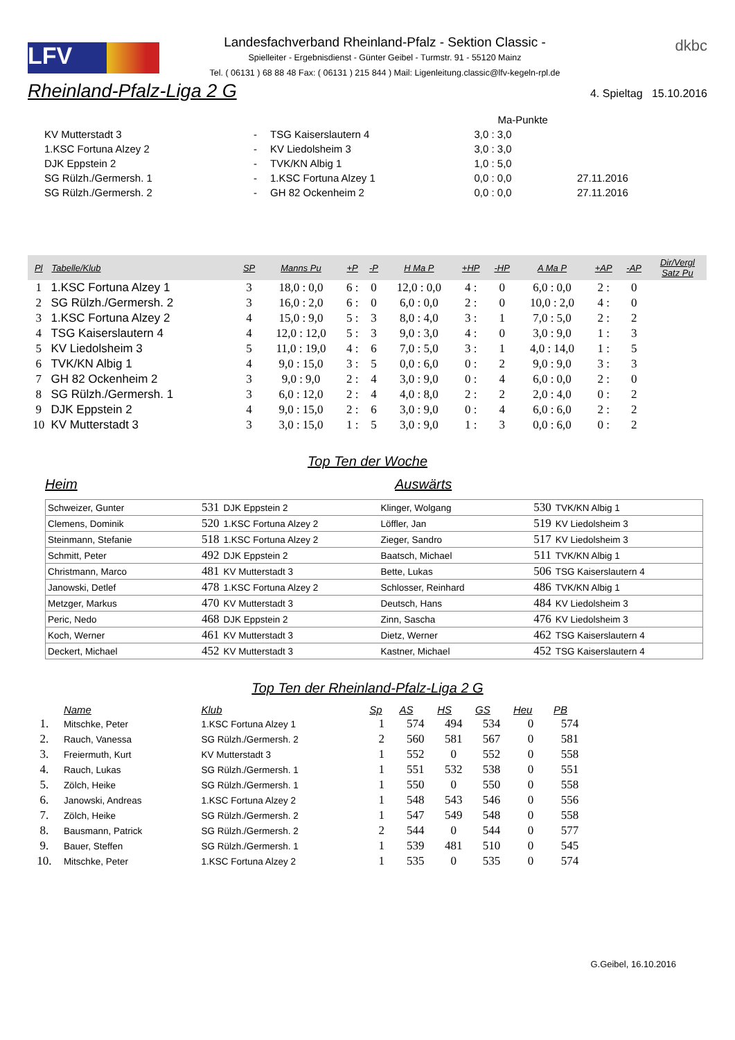LFV
Landesfachverband Rheinland-Pfalz - Sektion Classic -
Spielleiter - Ergebnisdienst - Günter Geibel - Turmstr. 91 - 55120 Mainz
Tel. ( 06131 ) 68 88 48 Fax: ( 06131 ) 215 844 ) Mail: Ligenleitung.classic@lfv-kegeln-rpl.de
dkbc
Rheinland-Pfalz-Liga 2 G
4. Spieltag 15.10.2016
| | | | Ma-Punkte | |
| KV Mutterstadt 3 | - | TSG Kaiserslautern 4 | 3,0 : 3,0 | |
| 1.KSC Fortuna Alzey 2 | - | KV Liedolsheim 3 | 3,0 : 3,0 | |
| DJK Eppstein 2 | - | TVK/KN Albig 1 | 1,0 : 5,0 | |
| SG Rülzh./Germersh. 1 | - | 1.KSC Fortuna Alzey 1 | 0,0 : 0,0 | 27.11.2016 |
| SG Rülzh./Germersh. 2 | - | GH 82 Ockenheim 2 | 0,0 : 0,0 | 27.11.2016 |
| Pl | Tabelle/Klub | SP | Manns Pu | +P | -P | H Ma P | +HP | -HP | A Ma P | +AP | -AP | Dir/Vergl Satz Pu |
| --- | --- | --- | --- | --- | --- | --- | --- | --- | --- | --- | --- | --- |
| 1 | 1.KSC Fortuna Alzey 1 | 3 | 18,0 : 0,0 | 6 : | 0 | 12,0 : 0,0 | 4 : | 0 | 6,0 : 0,0 | 2 : | 0 | |
| 2 | SG Rülzh./Germersh. 2 | 3 | 16,0 : 2,0 | 6 : | 0 | 6,0 : 0,0 | 2 : | 0 | 10,0 : 2,0 | 4 : | 0 | |
| 3 | 1.KSC Fortuna Alzey 2 | 4 | 15,0 : 9,0 | 5 : | 3 | 8,0 : 4,0 | 3 : | 1 | 7,0 : 5,0 | 2 : | 2 | |
| 4 | TSG Kaiserslautern 4 | 4 | 12,0 : 12,0 | 5 : | 3 | 9,0 : 3,0 | 4 : | 0 | 3,0 : 9,0 | 1 : | 3 | |
| 5 | KV Liedolsheim 3 | 5 | 11,0 : 19,0 | 4 : | 6 | 7,0 : 5,0 | 3 : | 1 | 4,0 : 14,0 | 1 : | 5 | |
| 6 | TVK/KN Albig 1 | 4 | 9,0 : 15,0 | 3 : | 5 | 0,0 : 6,0 | 0 : | 2 | 9,0 : 9,0 | 3 : | 3 | |
| 7 | GH 82 Ockenheim 2 | 3 | 9,0 : 9,0 | 2 : | 4 | 3,0 : 9,0 | 0 : | 4 | 6,0 : 0,0 | 2 : | 0 | |
| 8 | SG Rülzh./Germersh. 1 | 3 | 6,0 : 12,0 | 2 : | 4 | 4,0 : 8,0 | 2 : | 2 | 2,0 : 4,0 | 0 : | 2 | |
| 9 | DJK Eppstein 2 | 4 | 9,0 : 15,0 | 2 : | 6 | 3,0 : 9,0 | 0 : | 4 | 6,0 : 6,0 | 2 : | 2 | |
| 10 | KV Mutterstadt 3 | 3 | 3,0 : 15,0 | 1 : | 5 | 3,0 : 9,0 | 1 : | 3 | 0,0 : 6,0 | 0 : | 2 | |
Top Ten der Woche
Heim Auswärts
| Schweizer, Gunter | 531 | DJK Eppstein 2 | Klinger, Wolgang | 530 | TVK/KN Albig 1 |
| Clemens, Dominik | 520 | 1.KSC Fortuna Alzey 2 | Löffler, Jan | 519 | KV Liedolsheim 3 |
| Steinmann, Stefanie | 518 | 1.KSC Fortuna Alzey 2 | Zieger, Sandro | 517 | KV Liedolsheim 3 |
| Schmitt, Peter | 492 | DJK Eppstein 2 | Baatsch, Michael | 511 | TVK/KN Albig 1 |
| Christmann, Marco | 481 | KV Mutterstadt 3 | Bette, Lukas | 506 | TSG Kaiserslautern 4 |
| Janowski, Detlef | 478 | 1.KSC Fortuna Alzey 2 | Schlosser, Reinhard | 486 | TVK/KN Albig 1 |
| Metzger, Markus | 470 | KV Mutterstadt 3 | Deutsch, Hans | 484 | KV Liedolsheim 3 |
| Peric, Nedo | 468 | DJK Eppstein 2 | Zinn, Sascha | 476 | KV Liedolsheim 3 |
| Koch, Werner | 461 | KV Mutterstadt 3 | Dietz, Werner | 462 | TSG Kaiserslautern 4 |
| Deckert, Michael | 452 | KV Mutterstadt 3 | Kastner, Michael | 452 | TSG Kaiserslautern 4 |
Top Ten der Rheinland-Pfalz-Liga 2 G
| | Name | Klub | Sp | AS | HS | GS | Heu | PB |
| --- | --- | --- | --- | --- | --- | --- | --- | --- |
| 1. | Mitschke, Peter | 1.KSC Fortuna Alzey 1 | 1 | 574 | 494 | 534 | 0 | 574 |
| 2. | Rauch, Vanessa | SG Rülzh./Germersh. 2 | 2 | 560 | 581 | 567 | 0 | 581 |
| 3. | Freiermuth, Kurt | KV Mutterstadt 3 | 1 | 552 | 0 | 552 | 0 | 558 |
| 4. | Rauch, Lukas | SG Rülzh./Germersh. 1 | 1 | 551 | 532 | 538 | 0 | 551 |
| 5. | Zölch, Heike | SG Rülzh./Germersh. 1 | 1 | 550 | 0 | 550 | 0 | 558 |
| 6. | Janowski, Andreas | 1.KSC Fortuna Alzey 2 | 1 | 548 | 543 | 546 | 0 | 556 |
| 7. | Zölch, Heike | SG Rülzh./Germersh. 2 | 1 | 547 | 549 | 548 | 0 | 558 |
| 8. | Bausmann, Patrick | SG Rülzh./Germersh. 2 | 2 | 544 | 0 | 544 | 0 | 577 |
| 9. | Bauer, Steffen | SG Rülzh./Germersh. 1 | 1 | 539 | 481 | 510 | 0 | 545 |
| 10. | Mitschke, Peter | 1.KSC Fortuna Alzey 2 | 1 | 535 | 0 | 535 | 0 | 574 |
G.Geibel, 16.10.2016